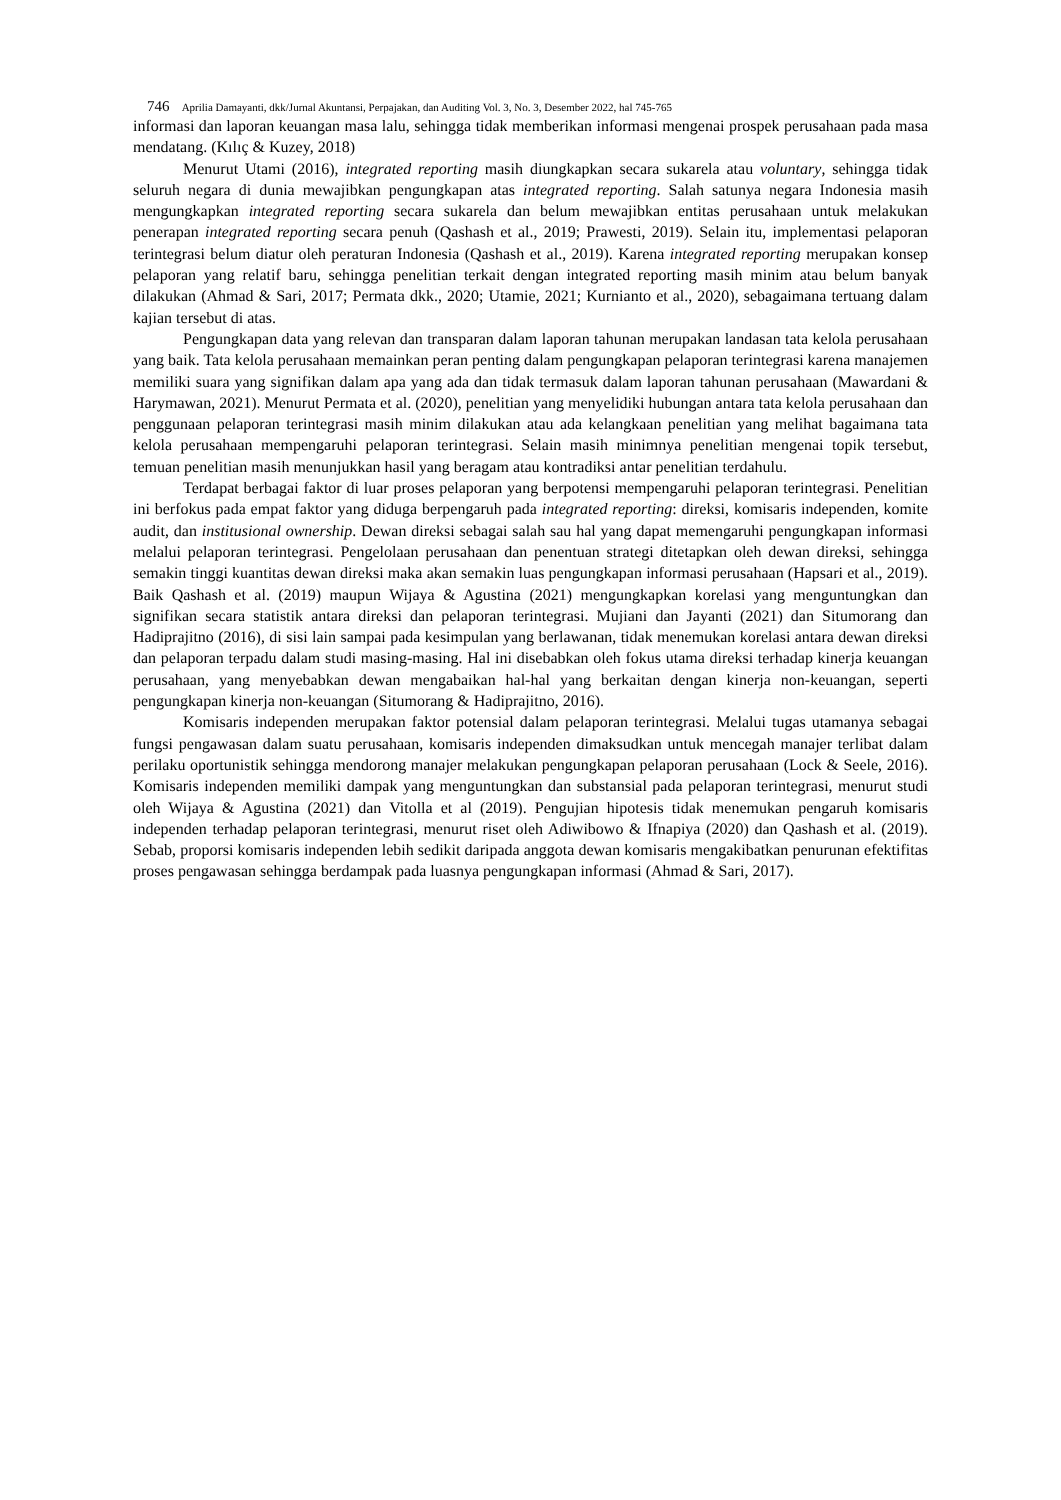746 Aprilia Damayanti, dkk/Jurnal Akuntansi, Perpajakan, dan Auditing Vol. 3, No. 3, Desember 2022, hal 745-765
informasi dan laporan keuangan masa lalu, sehingga tidak memberikan informasi mengenai prospek perusahaan pada masa mendatang. (Kılıç & Kuzey, 2018)
Menurut Utami (2016), integrated reporting masih diungkapkan secara sukarela atau voluntary, sehingga tidak seluruh negara di dunia mewajibkan pengungkapan atas integrated reporting. Salah satunya negara Indonesia masih mengungkapkan integrated reporting secara sukarela dan belum mewajibkan entitas perusahaan untuk melakukan penerapan integrated reporting secara penuh (Qashash et al., 2019; Prawesti, 2019). Selain itu, implementasi pelaporan terintegrasi belum diatur oleh peraturan Indonesia (Qashash et al., 2019). Karena integrated reporting merupakan konsep pelaporan yang relatif baru, sehingga penelitian terkait dengan integrated reporting masih minim atau belum banyak dilakukan (Ahmad & Sari, 2017; Permata dkk., 2020; Utamie, 2021; Kurnianto et al., 2020), sebagaimana tertuang dalam kajian tersebut di atas.
Pengungkapan data yang relevan dan transparan dalam laporan tahunan merupakan landasan tata kelola perusahaan yang baik. Tata kelola perusahaan memainkan peran penting dalam pengungkapan pelaporan terintegrasi karena manajemen memiliki suara yang signifikan dalam apa yang ada dan tidak termasuk dalam laporan tahunan perusahaan (Mawardani & Harymawan, 2021). Menurut Permata et al. (2020), penelitian yang menyelidiki hubungan antara tata kelola perusahaan dan penggunaan pelaporan terintegrasi masih minim dilakukan atau ada kelangkaan penelitian yang melihat bagaimana tata kelola perusahaan mempengaruhi pelaporan terintegrasi. Selain masih minimnya penelitian mengenai topik tersebut, temuan penelitian masih menunjukkan hasil yang beragam atau kontradiksi antar penelitian terdahulu.
Terdapat berbagai faktor di luar proses pelaporan yang berpotensi mempengaruhi pelaporan terintegrasi. Penelitian ini berfokus pada empat faktor yang diduga berpengaruh pada integrated reporting: direksi, komisaris independen, komite audit, dan institusional ownership. Dewan direksi sebagai salah sau hal yang dapat memengaruhi pengungkapan informasi melalui pelaporan terintegrasi. Pengelolaan perusahaan dan penentuan strategi ditetapkan oleh dewan direksi, sehingga semakin tinggi kuantitas dewan direksi maka akan semakin luas pengungkapan informasi perusahaan (Hapsari et al., 2019). Baik Qashash et al. (2019) maupun Wijaya & Agustina (2021) mengungkapkan korelasi yang menguntungkan dan signifikan secara statistik antara direksi dan pelaporan terintegrasi. Mujiani dan Jayanti (2021) dan Situmorang dan Hadiprajitno (2016), di sisi lain sampai pada kesimpulan yang berlawanan, tidak menemukan korelasi antara dewan direksi dan pelaporan terpadu dalam studi masing-masing. Hal ini disebabkan oleh fokus utama direksi terhadap kinerja keuangan perusahaan, yang menyebabkan dewan mengabaikan hal-hal yang berkaitan dengan kinerja non-keuangan, seperti pengungkapan kinerja non-keuangan (Situmorang & Hadiprajitno, 2016).
Komisaris independen merupakan faktor potensial dalam pelaporan terintegrasi. Melalui tugas utamanya sebagai fungsi pengawasan dalam suatu perusahaan, komisaris independen dimaksudkan untuk mencegah manajer terlibat dalam perilaku oportunistik sehingga mendorong manajer melakukan pengungkapan pelaporan perusahaan (Lock & Seele, 2016). Komisaris independen memiliki dampak yang menguntungkan dan substansial pada pelaporan terintegrasi, menurut studi oleh Wijaya & Agustina (2021) dan Vitolla et al (2019). Pengujian hipotesis tidak menemukan pengaruh komisaris independen terhadap pelaporan terintegrasi, menurut riset oleh Adiwibowo & Ifnapiya (2020) dan Qashash et al. (2019). Sebab, proporsi komisaris independen lebih sedikit daripada anggota dewan komisaris mengakibatkan penurunan efektifitas proses pengawasan sehingga berdampak pada luasnya pengungkapan informasi (Ahmad & Sari, 2017).